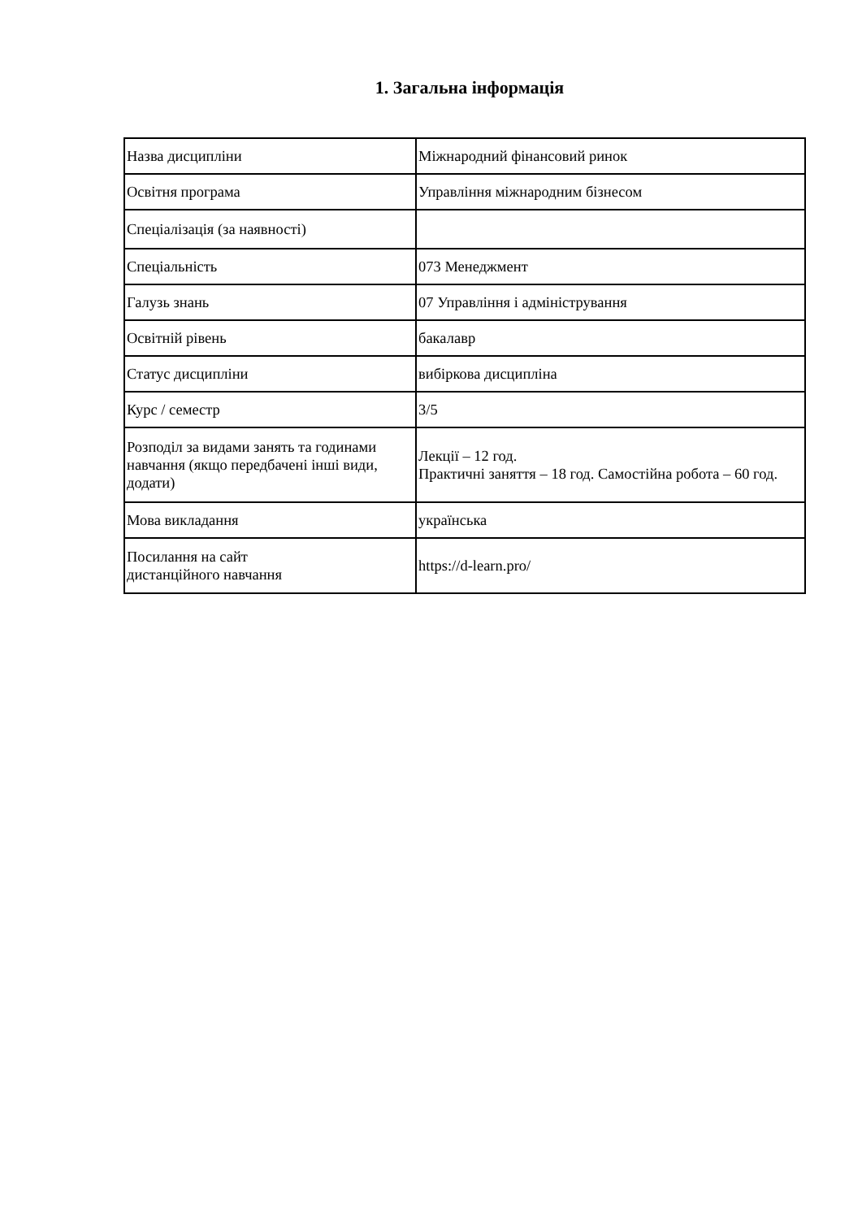1. Загальна інформація
| Назва дисципліни | Міжнародний фінансовий ринок |
| Освітня програма | Управління міжнародним бізнесом |
| Спеціалізація (за наявності) | |
| Спеціальність | 073 Менеджмент |
| Галузь знань | 07 Управління і адміністрування |
| Освітній рівень | бакалавр |
| Статус дисципліни | вибіркова дисципліна |
| Курс / семестр | 3/5 |
| Розподіл за видами занять та годинами навчання (якщо передбачені інші види, додати) | Лекції – 12 год. Практичні заняття – 18 год. Самостійна робота – 60 год. |
| Мова викладання | українська |
| Посилання на сайт дистанційного навчання | https://d-learn.pro/ |